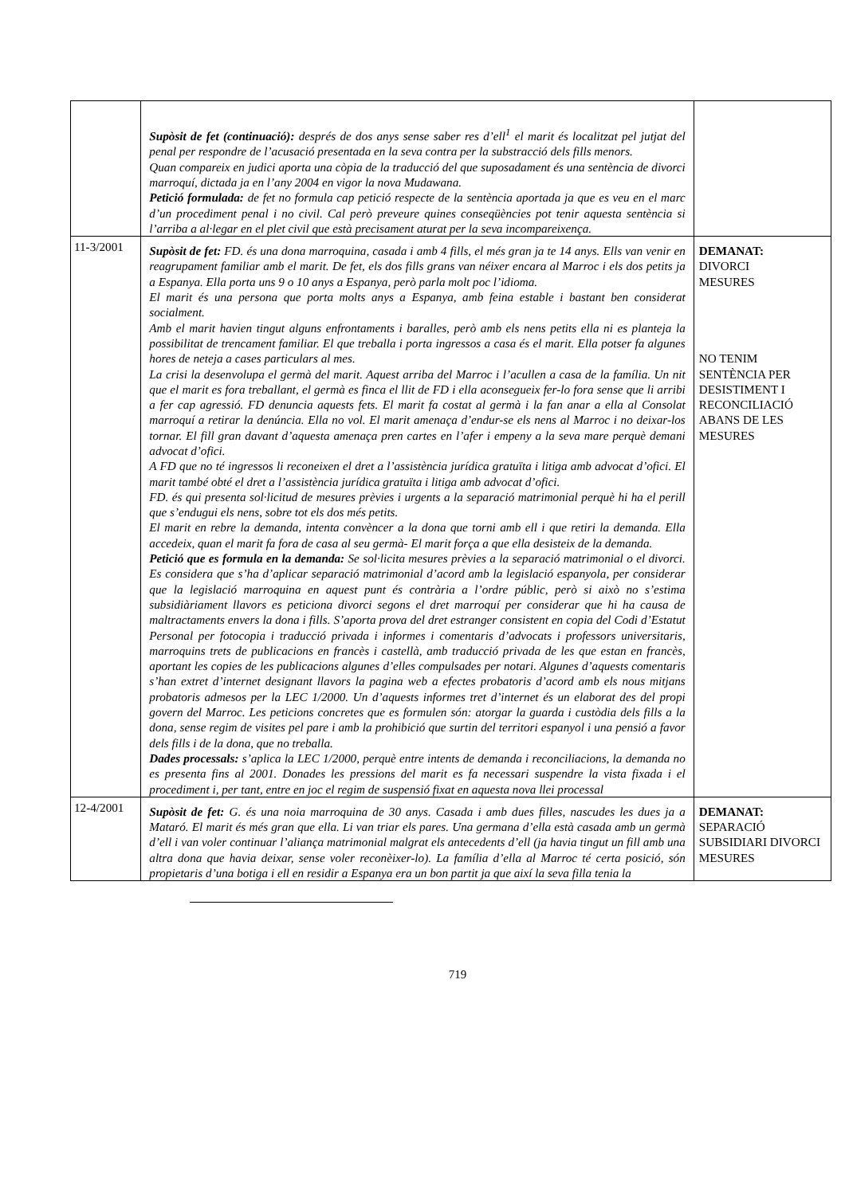| | Supòsit de fet (continuació): després de dos anys sense saber res d’ell<sup>1</sup> el marit és localitzat pel jutjat del penal per respondre de l’acusació presentada en la seva contra per la substracció dels fills menors. Quan compareix en judici aporta una còpia de la traducció del que suposadament és una sentència de divorci marroquí, dictada ja en l’any 2004 en vigor la nova Mudawana. Petició formulada: de fet no formula cap petició respecte de la sentència aportada ja que es veu en el marc d’un procediment penal i no civil. Cal però preveure quines conseqüències pot tenir aquesta sentència si l’arriba a al·legar en el plet civil que està precisament aturat per la seva incompareixença. | |
| 11-3/2001 | Supòsit de fet: FD. és una dona marroquina, casada i amb 4 fills, el més gran ja te 14 anys. Ells van venir en reagrupament familiar amb el marit. De fet, els dos fills grans van néixer encara al Marroc i els dos petits ja a Espanya. Ella porta uns 9 o 10 anys a Espanya, però parla molt poc l’idioma. El marit és una persona que porta molts anys a Espanya, amb feina estable i bastant ben considerat socialment. Amb el marit havien tingut alguns enfrontaments i baralles, però amb els nens petits ella ni es planteja la possibilitat de trencament familiar. El que treballa i porta ingressos a casa és el marit. Ella potser fa algunes hores de neteja a cases particulars al mes. La crisi la desenvolupa el germà del marit. Aquest arriba del Marroc i l’acullen a casa de la família. Un nit que el marit es fora treballant, el germà es finca el llit de FD i ella aconsegueix fer-lo fora sense que li arribi a fer cap agressió. FD denuncia aquests fets. El marit fa costat al germà i la fan anar a ella al Consolat marroquí a retirar la denúncia. Ella no vol. El marit amenaça d’endur-se els nens al Marroc i no deixar-los tornar. El fill gran davant d’aquesta amenaça pren cartes en l’afer i empeny a la seva mare perquè demani advocat d’ofici. A FD que no té ingressos li reconeixen el dret a l’assistència jurídica gratuïta i litiga amb advocat d’ofici. El marit també obté el dret a l’assistència jurídica gratuïta i litiga amb advocat d’ofici. FD. és qui presenta sol·licitud de mesures prèvies i urgents a la separació matrimonial perquè hi ha el perill que s’endugui els nens, sobre tot els dos més petits. El marit en rebre la demanda, intenta convèncer a la dona que torni amb ell i que retiri la demanda. Ella accedeix, quan el marit fa fora de casa al seu germà- El marit força a que ella desisteix de la demanda. Petició que es formula en la demanda: Se sol·licita mesures prèvies a la separació matrimonial o el divorci. Es considera que s’ha d’aplicar separació matrimonial d’acord amb la legislació espanyola, per considerar que la legislació marroquina en aquest punt és contrària a l’ordre públic, però si això no s’estima subsidiàriament llavors es peticiona divorci segons el dret marroquí per considerar que hi ha causa de maltractaments envers la dona i fills. S’aporta prova del dret estranger consistent en copia del Codi d’Estatut Personal per fotocopia i traducció privada i informes i comentaris d’advocats i professors universitaris, marroquins trets de publicacions en francès i castellà, amb traducció privada de les que estan en francès, aportant les copies de les publicacions algunes d’elles compulsades per notari. Algunes d’aquests comentaris s’han extret d’internet designant llavors la pagina web a efectes probatoris d’acord amb els nous mitjans probatoris admesos per la LEC 1/2000. Un d’aquests informes tret d’internet és un elaborat des del propi govern del Marroc. Les peticions concretes que es formulen són: atorgar la guarda i custòdia dels fills a la dona, sense regim de visites pel pare i amb la prohibició que surtin del territori espanyol i una pensió a favor dels fills i de la dona, que no treballa. Dades processals: s’aplica la LEC 1/2000, perquè entre intents de demanda i reconciliacions, la demanda no es presenta fins al 2001. Donades les pressions del marit es fa necessari suspendre la vista fixada i el procediment i, per tant, entre en joc el regim de suspensió fixat en aquesta nova llei processal | DEMANAT: DIVORCI MESURES NO TENIM SENTÈNCIA PER DESISTIMENT I RECONCILIACIÓ ABANS DE LES MESURES |
| 12-4/2001 | Supòsit de fet: G. és una noia marroquina de 30 anys. Casada i amb dues filles, nascudes les dues ja a Mataró. El marit és més gran que ella. Li van triar els pares. Una germana d’ella està casada amb un germà d’ell i van voler continuar l’aliança matrimonial malgrat els antecedents d’ell (ja havia tingut un fill amb una altra dona que havia deixar, sense voler reconèixer-lo). La família d’ella al Marroc té certa posició, són propietaris d’una botiga i ell en residir a Espanya era un bon partit ja que així la seva filla tenia la | DEMANAT: SEPARACIÓ SUBSIDIARI DIVORCI MESURES |
719